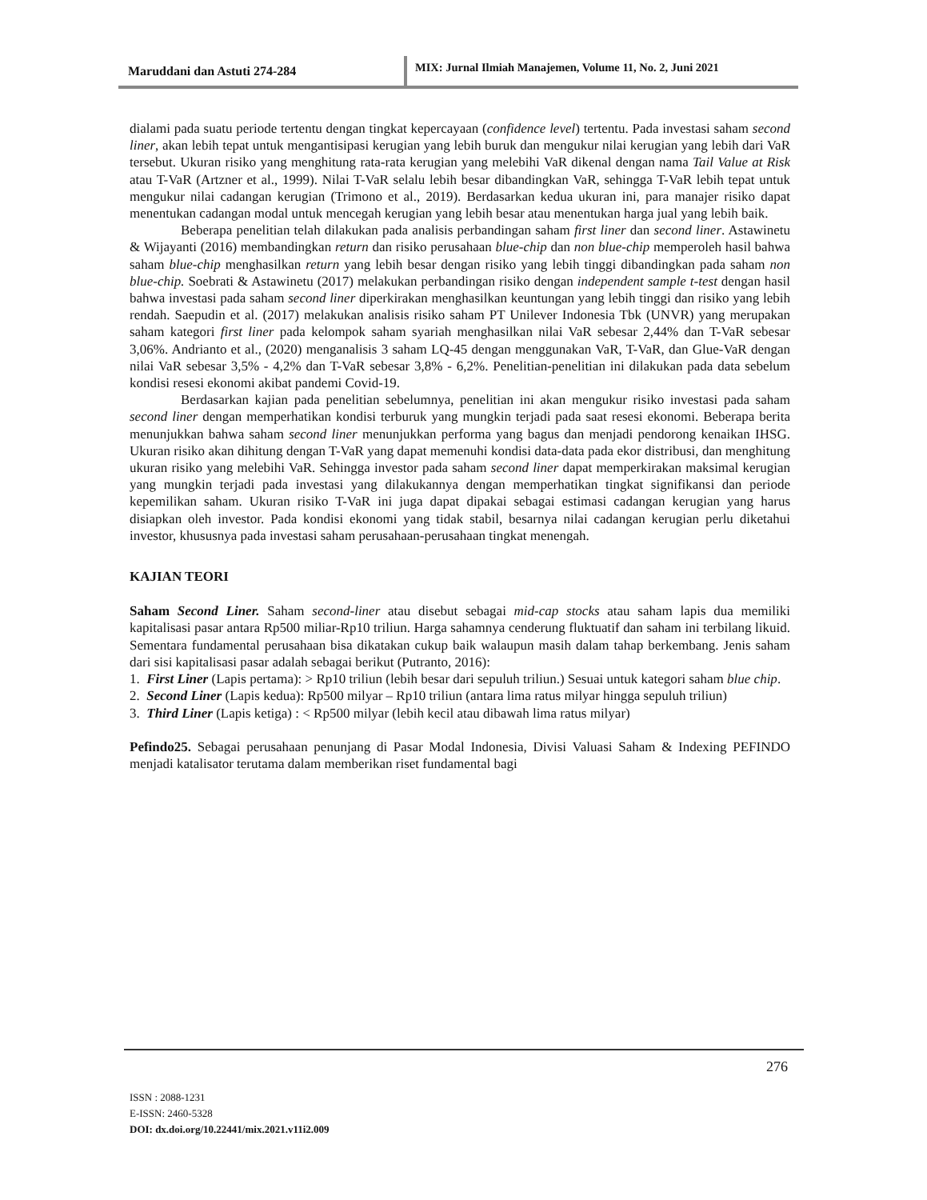Maruddani dan Astuti 274-284
MIX: Jurnal Ilmiah Manajemen, Volume 11, No. 2, Juni 2021
dialami pada suatu periode tertentu dengan tingkat kepercayaan (confidence level) tertentu. Pada investasi saham second liner, akan lebih tepat untuk mengantisipasi kerugian yang lebih buruk dan mengukur nilai kerugian yang lebih dari VaR tersebut. Ukuran risiko yang menghitung rata-rata kerugian yang melebihi VaR dikenal dengan nama Tail Value at Risk atau T-VaR (Artzner et al., 1999). Nilai T-VaR selalu lebih besar dibandingkan VaR, sehingga T-VaR lebih tepat untuk mengukur nilai cadangan kerugian (Trimono et al., 2019). Berdasarkan kedua ukuran ini, para manajer risiko dapat menentukan cadangan modal untuk mencegah kerugian yang lebih besar atau menentukan harga jual yang lebih baik.
Beberapa penelitian telah dilakukan pada analisis perbandingan saham first liner dan second liner. Astawinetu & Wijayanti (2016) membandingkan return dan risiko perusahaan blue-chip dan non blue-chip memperoleh hasil bahwa saham blue-chip menghasilkan return yang lebih besar dengan risiko yang lebih tinggi dibandingkan pada saham non blue-chip. Soebrati & Astawinetu (2017) melakukan perbandingan risiko dengan independent sample t-test dengan hasil bahwa investasi pada saham second liner diperkirakan menghasilkan keuntungan yang lebih tinggi dan risiko yang lebih rendah. Saepudin et al. (2017) melakukan analisis risiko saham PT Unilever Indonesia Tbk (UNVR) yang merupakan saham kategori first liner pada kelompok saham syariah menghasilkan nilai VaR sebesar 2,44% dan T-VaR sebesar 3,06%. Andrianto et al., (2020) menganalisis 3 saham LQ-45 dengan menggunakan VaR, T-VaR, dan Glue-VaR dengan nilai VaR sebesar 3,5% - 4,2% dan T-VaR sebesar 3,8% - 6,2%. Penelitian-penelitian ini dilakukan pada data sebelum kondisi resesi ekonomi akibat pandemi Covid-19.
Berdasarkan kajian pada penelitian sebelumnya, penelitian ini akan mengukur risiko investasi pada saham second liner dengan memperhatikan kondisi terburuk yang mungkin terjadi pada saat resesi ekonomi. Beberapa berita menunjukkan bahwa saham second liner menunjukkan performa yang bagus dan menjadi pendorong kenaikan IHSG. Ukuran risiko akan dihitung dengan T-VaR yang dapat memenuhi kondisi data-data pada ekor distribusi, dan menghitung ukuran risiko yang melebihi VaR. Sehingga investor pada saham second liner dapat memperkirakan maksimal kerugian yang mungkin terjadi pada investasi yang dilakukannya dengan memperhatikan tingkat signifikansi dan periode kepemilikan saham. Ukuran risiko T-VaR ini juga dapat dipakai sebagai estimasi cadangan kerugian yang harus disiapkan oleh investor. Pada kondisi ekonomi yang tidak stabil, besarnya nilai cadangan kerugian perlu diketahui investor, khususnya pada investasi saham perusahaan-perusahaan tingkat menengah.
KAJIAN TEORI
Saham Second Liner. Saham second-liner atau disebut sebagai mid-cap stocks atau saham lapis dua memiliki kapitalisasi pasar antara Rp500 miliar-Rp10 triliun. Harga sahamnya cenderung fluktuatif dan saham ini terbilang likuid. Sementara fundamental perusahaan bisa dikatakan cukup baik walaupun masih dalam tahap berkembang. Jenis saham dari sisi kapitalisasi pasar adalah sebagai berikut (Putranto, 2016):
1. First Liner (Lapis pertama): > Rp10 triliun (lebih besar dari sepuluh triliun.) Sesuai untuk kategori saham blue chip.
2. Second Liner (Lapis kedua): Rp500 milyar – Rp10 triliun (antara lima ratus milyar hingga sepuluh triliun)
3. Third Liner (Lapis ketiga) : < Rp500 milyar (lebih kecil atau dibawah lima ratus milyar)
Pefindo25. Sebagai perusahaan penunjang di Pasar Modal Indonesia, Divisi Valuasi Saham & Indexing PEFINDO menjadi katalisator terutama dalam memberikan riset fundamental bagi
276
ISSN : 2088-1231
E-ISSN: 2460-5328
DOI: dx.doi.org/10.22441/mix.2021.v11i2.009